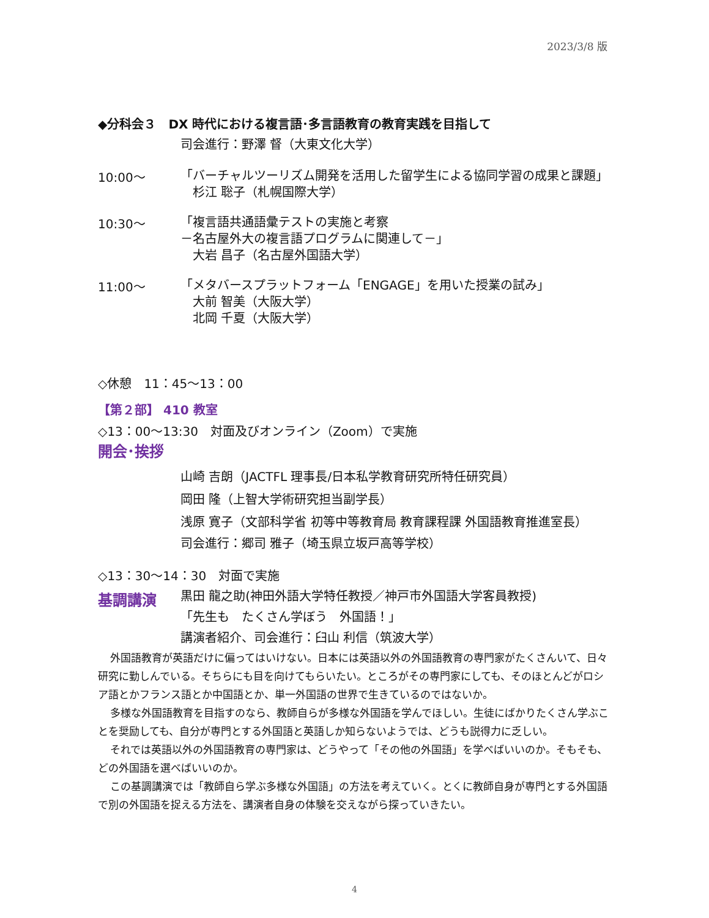2023/3/8 版
◆分科会３　DX 時代における複言語･多言語教育の教育実践を目指して
司会進行：野澤 督（大東文化大学）
10:00～
「バーチャルツーリズム開発を活用した留学生による協同学習の成果と課題」
　杉江 聡子（札幌国際大学）
10:30～
「複言語共通語彙テストの実施と考察
－名古屋外大の複言語プログラムに関連して－」
　大岩 昌子（名古屋外国語大学）
11:00～
「メタバースプラットフォーム「ENGAGE」を用いた授業の試み」
　大前 智美（大阪大学）
　北岡 千夏（大阪大学）
◇休憩　11：45～13：00
【第２部】 410 教室
◇13：00～13:30　対面及びオンライン（Zoom）で実施
開会･挨拶
山崎 吉朗（JACTFL 理事長/日本私学教育研究所特任研究員）
岡田 隆（上智大学術研究担当副学長）
浅原 寛子（文部科学省 初等中等教育局 教育課程課 外国語教育推進室長）
司会進行：郷司 雅子（埼玉県立坂戸高等学校）
◇13：30～14：30　対面で実施
基調講演
黒田 龍之助(神田外語大学特任教授／神戸市外国語大学客員教授)
「先生も　たくさん学ぼう　外国語！」
講演者紹介、司会進行：臼山 利信（筑波大学）
外国語教育が英語だけに偏ってはいけない。日本には英語以外の外国語教育の専門家がたくさんいて、日々研究に勤しんでいる。そちらにも目を向けてもらいたい。ところがその専門家にしても、そのほとんどがロシア語とかフランス語とか中国語とか、単一外国語の世界で生きているのではないか。
多様な外国語教育を目指すのなら、教師自らが多様な外国語を学んでほしい。生徒にばかりたくさん学ぶことを奨励しても、自分が専門とする外国語と英語しか知らないようでは、どうも説得力に乏しい。
それでは英語以外の外国語教育の専門家は、どうやって「その他の外国語」を学べばいいのか。そもそも、どの外国語を選べばいいのか。
この基調講演では「教師自ら学ぶ多様な外国語」の方法を考えていく。とくに教師自身が専門とする外国語で別の外国語を捉える方法を、講演者自身の体験を交えながら探っていきたい。
4